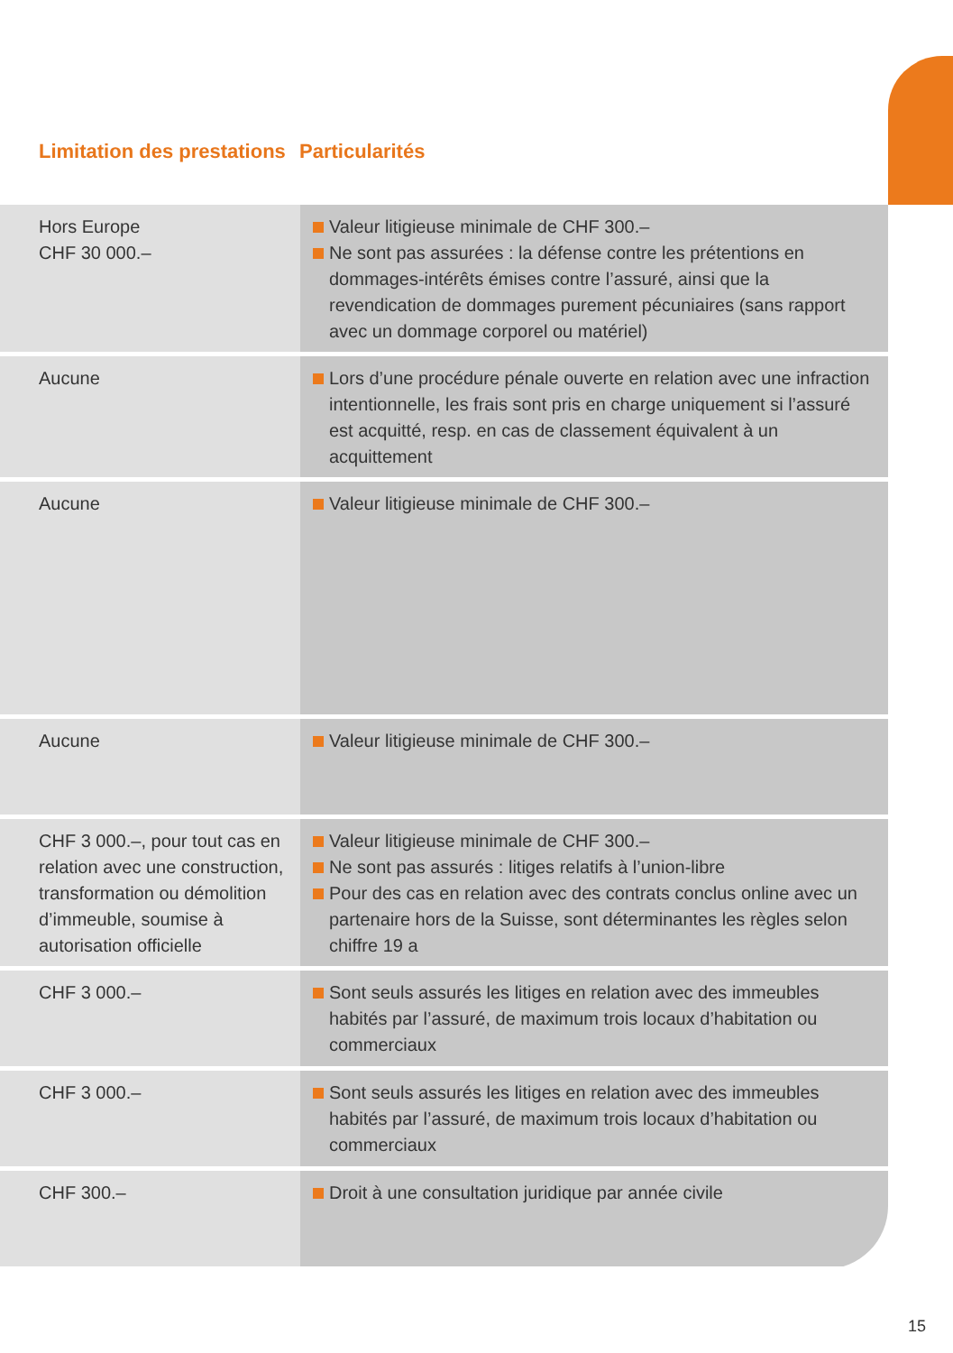Limitation des prestations
Particularités
| Hors Europe CHF 30 000.– | Valeur litigieuse minimale de CHF 300.– Ne sont pas assurées : la défense contre les prétentions en dommages-intérêts émises contre l’assuré, ainsi que la revendication de dommages purement pécuniaires (sans rapport avec un dommage corporel ou matériel) |
| Aucune | Lors d’une procédure pénale ouverte en relation avec une infraction intentionnelle, les frais sont pris en charge uniquement si l’assuré est acquitté, resp. en cas de classement équivalent à un acquittement |
| Aucune | Valeur litigieuse minimale de CHF 300.– |
| Aucune | Valeur litigieuse minimale de CHF 300.– |
| CHF 3 000.–, pour tout cas en relation avec une construction, transformation ou démolition d’immeuble, soumise à autorisation officielle | Valeur litigieuse minimale de CHF 300.– Ne sont pas assurés : litiges relatifs à l’union-libre Pour des cas en relation avec des contrats conclus online avec un partenaire hors de la Suisse, sont déterminantes les règles selon chiffre 19 a |
| CHF 3 000.– | Sont seuls assurés les litiges en relation avec des immeubles habités par l’assuré, de maximum trois locaux d’habitation ou commerciaux |
| CHF 3 000.– | Sont seuls assurés les litiges en relation avec des immeubles habités par l’assuré, de maximum trois locaux d’habitation ou commerciaux |
| CHF 300.– | Droit à une consultation juridique par année civile |
15